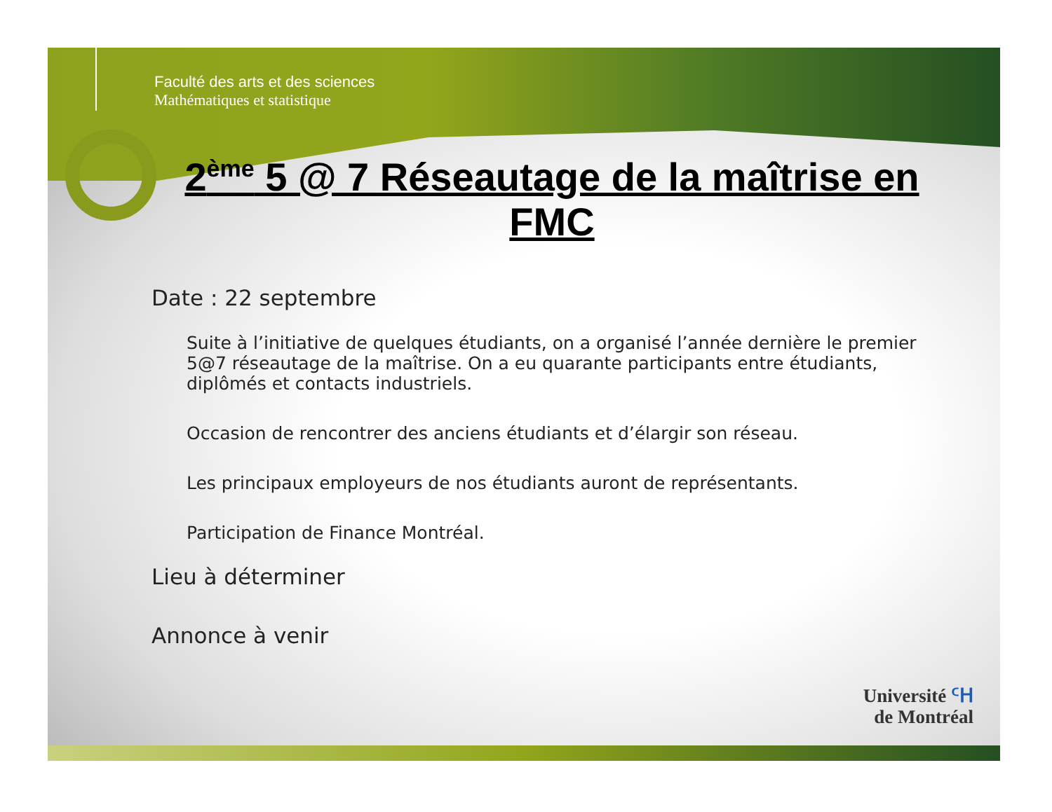Faculté des arts et des sciences
Mathématiques et statistique
2<sup>ème</sup> 5 @ 7 Réseautage de la maîtrise en FMC
Date : 22 septembre
Suite à l’initiative de quelques étudiants, on a organisé l’année dernière le premier 5@7 réseautage de la maîtrise. On a eu quarante participants entre étudiants, diplômés et contacts industriels.
Occasion de rencontrer des anciens étudiants et d’élargir son réseau.
Les principaux employeurs de nos étudiants auront de représentants.
Participation de Finance Montréal.
Lieu à déterminer
Annonce à venir
Université ᑦᕼ
de Montréal